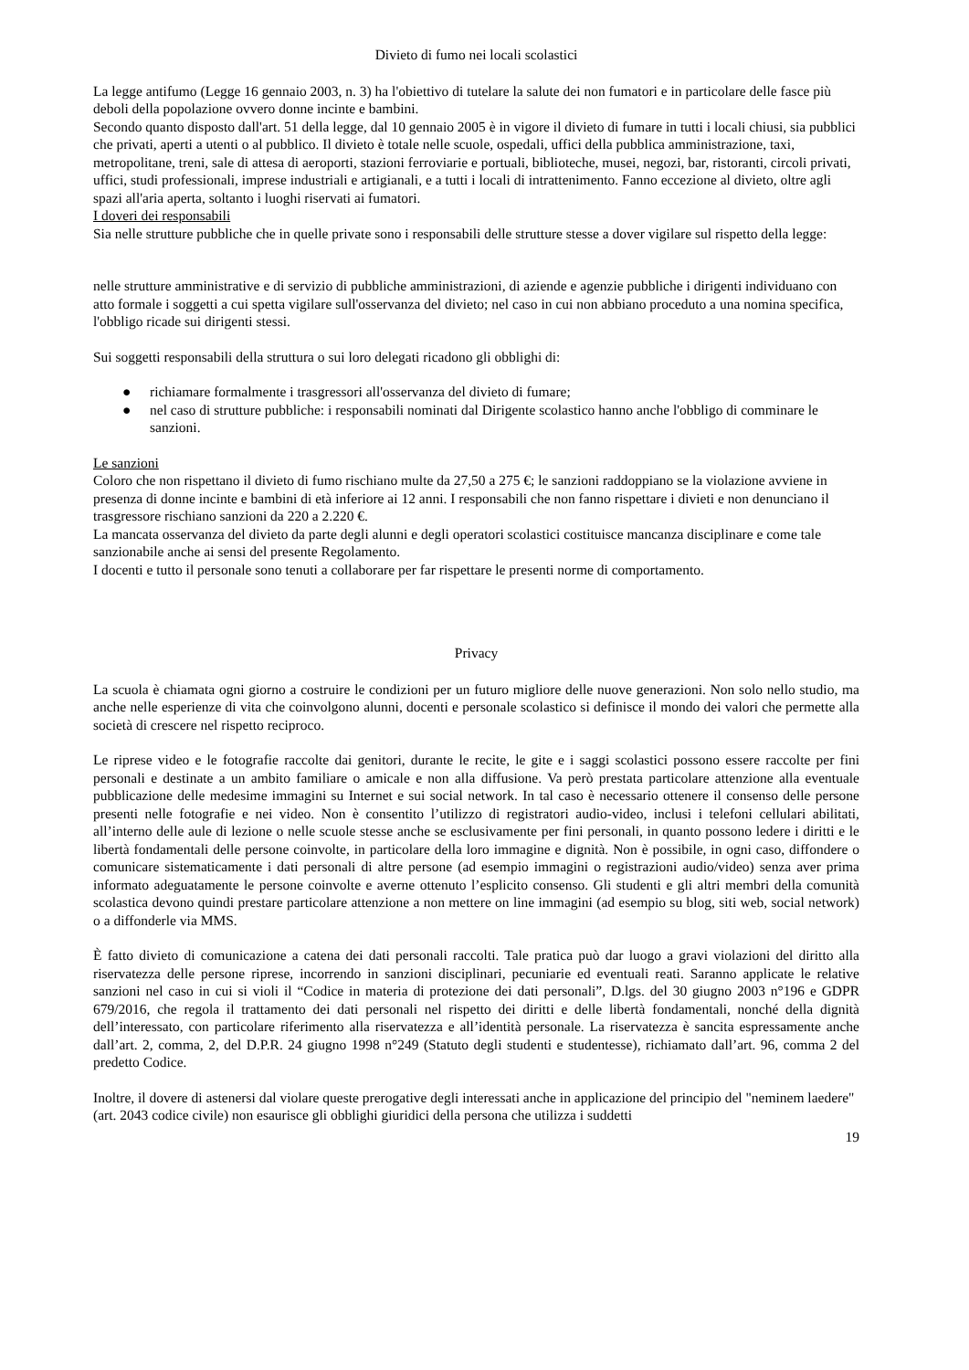Divieto di fumo nei locali scolastici
La legge antifumo (Legge 16 gennaio 2003, n. 3) ha l'obiettivo di tutelare la salute dei non fumatori e in particolare delle fasce più deboli della popolazione ovvero donne incinte e bambini.
Secondo quanto disposto dall'art. 51 della legge, dal 10 gennaio 2005 è in vigore il divieto di fumare in tutti i locali chiusi, sia pubblici che privati, aperti a utenti o al pubblico. Il divieto è totale nelle scuole, ospedali, uffici della pubblica amministrazione, taxi, metropolitane, treni, sale di attesa di aeroporti, stazioni ferroviarie e portuali, biblioteche, musei, negozi, bar, ristoranti, circoli privati, uffici, studi professionali, imprese industriali e artigianali, e a tutti i locali di intrattenimento. Fanno eccezione al divieto, oltre agli spazi all'aria aperta, soltanto i luoghi riservati ai fumatori.
I doveri dei responsabili
Sia nelle strutture pubbliche che in quelle private sono i responsabili delle strutture stesse a dover vigilare sul rispetto della legge:
nelle strutture amministrative e di servizio di pubbliche amministrazioni, di aziende e agenzie pubbliche i dirigenti individuano con atto formale i soggetti a cui spetta vigilare sull'osservanza del divieto; nel caso in cui non abbiano proceduto a una nomina specifica, l'obbligo ricade sui dirigenti stessi.
Sui soggetti responsabili della struttura o sui loro delegati ricadono gli obblighi di:
● richiamare formalmente i trasgressori all'osservanza del divieto di fumare;
● nel caso di strutture pubbliche: i responsabili nominati dal Dirigente scolastico hanno anche l'obbligo di comminare le sanzioni.
Le sanzioni
Coloro che non rispettano il divieto di fumo rischiano multe da 27,50 a 275 €; le sanzioni raddoppiano se la violazione avviene in presenza di donne incinte e bambini di età inferiore ai 12 anni. I responsabili che non fanno rispettare i divieti e non denunciano il trasgressore rischiano sanzioni da 220 a 2.220 €.
La mancata osservanza del divieto da parte degli alunni e degli operatori scolastici costituisce mancanza disciplinare e come tale sanzionabile anche ai sensi del presente Regolamento.
I docenti e tutto il personale sono tenuti a collaborare per far rispettare le presenti norme di comportamento.
Privacy
La scuola è chiamata ogni giorno a costruire le condizioni per un futuro migliore delle nuove generazioni. Non solo nello studio, ma anche nelle esperienze di vita che coinvolgono alunni, docenti e personale scolastico si definisce il mondo dei valori che permette alla società di crescere nel rispetto reciproco.
Le riprese video e le fotografie raccolte dai genitori, durante le recite, le gite e i saggi scolastici possono essere raccolte per fini personali e destinate a un ambito familiare o amicale e non alla diffusione. Va però prestata particolare attenzione alla eventuale pubblicazione delle medesime immagini su Internet e sui social network. In tal caso è necessario ottenere il consenso delle persone presenti nelle fotografie e nei video. Non è consentito l’utilizzo di registratori audio-video, inclusi i telefoni cellulari abilitati, all’interno delle aule di lezione o nelle scuole stesse anche se esclusivamente per fini personali, in quanto possono ledere i diritti e le libertà fondamentali delle persone coinvolte, in particolare della loro immagine e dignità. Non è possibile, in ogni caso, diffondere o comunicare sistematicamente i dati personali di altre persone (ad esempio immagini o registrazioni audio/video) senza aver prima informato adeguatamente le persone coinvolte e averne ottenuto l’esplicito consenso. Gli studenti e gli altri membri della comunità scolastica devono quindi prestare particolare attenzione a non mettere on line immagini (ad esempio su blog, siti web, social network) o a diffonderle via MMS.
È fatto divieto di comunicazione a catena dei dati personali raccolti. Tale pratica può dar luogo a gravi violazioni del diritto alla riservatezza delle persone riprese, incorrendo in sanzioni disciplinari, pecuniarie ed eventuali reati. Saranno applicate le relative sanzioni nel caso in cui si violi il “Codice in materia di protezione dei dati personali”, D.lgs. del 30 giugno 2003 n°196 e GDPR 679/2016, che regola il trattamento dei dati personali nel rispetto dei diritti e delle libertà fondamentali, nonché della dignità dell’interessato, con particolare riferimento alla riservatezza e all’identità personale. La riservatezza è sancita espressamente anche dall’art. 2, comma, 2, del D.P.R. 24 giugno 1998 n°249 (Statuto degli studenti e studentesse), richiamato dall’art. 96, comma 2 del predetto Codice.
Inoltre, il dovere di astenersi dal violare queste prerogative degli interessati anche in applicazione del principio del "neminem laedere" (art. 2043 codice civile) non esaurisce gli obblighi giuridici della persona che utilizza i suddetti
19